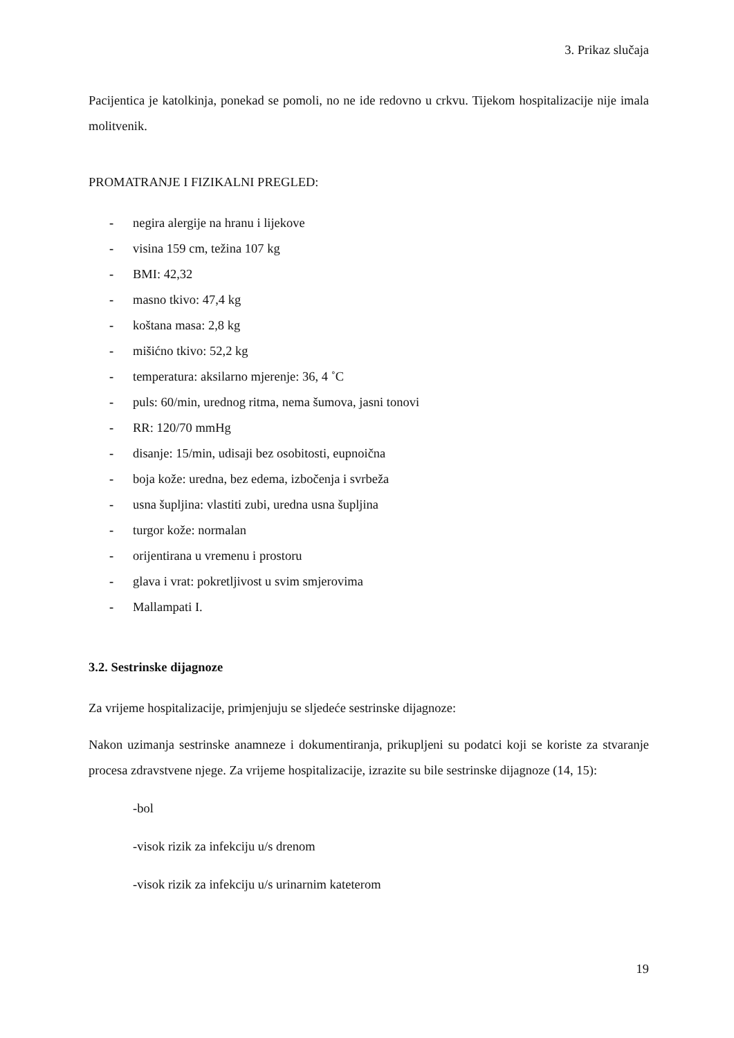3. Prikaz slučaja
Pacijentica je katolkinja, ponekad se pomoli, no ne ide redovno u crkvu. Tijekom hospitalizacije nije imala molitvenik.
PROMATRANJE I FIZIKALNI PREGLED:
- negira alergije na hranu i lijekove
- visina 159 cm, težina 107 kg
- BMI: 42,32
- masno tkivo: 47,4 kg
- koštana masa: 2,8 kg
- mišićno tkivo: 52,2 kg
- temperatura: aksilarno mjerenje: 36, 4 ˚C
- puls: 60/min, urednog ritma, nema šumova, jasni tonovi
- RR: 120/70 mmHg
- disanje: 15/min, udisaji bez osobitosti, eupnoična
- boja kože: uredna, bez edema, izbočenja i svrbeža
- usna šupljina: vlastiti zubi, uredna usna šupljina
- turgor kože: normalan
- orijentirana u vremenu i prostoru
- glava i vrat: pokretljivost u svim smjerovima
- Mallampati I.
3.2. Sestrinske dijagnoze
Za vrijeme hospitalizacije, primjenjuju se sljedeće sestrinske dijagnoze:
Nakon uzimanja sestrinske anamneze i dokumentiranja, prikupljeni su podatci koji se koriste za stvaranje procesa zdravstvene njege. Za vrijeme hospitalizacije, izrazite su bile sestrinske dijagnoze (14, 15):
-bol
-visok rizik za infekciju u/s drenom
-visok rizik za infekciju u/s urinarnim kateterom
19